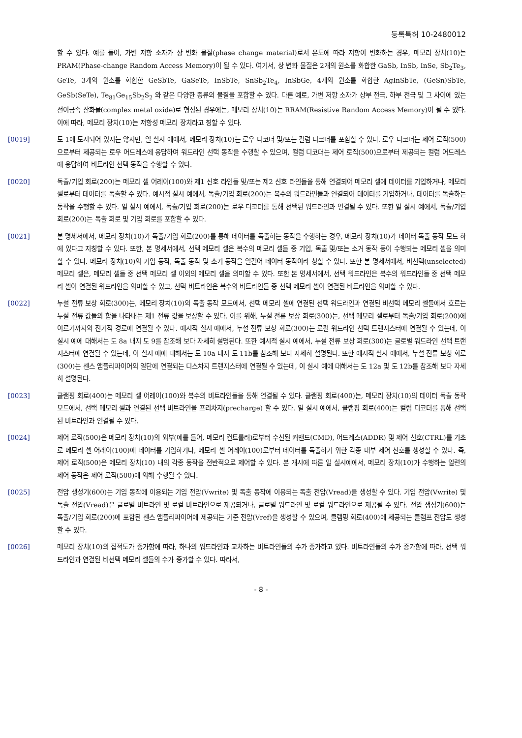등록특허 10-2480012
할 수 있다. 예를 들어, 가변 저항 소자가 상 변화 물질(phase change material)로서 온도에 따라 저항이 변화하는 경우, 메모리 장치(10)는 PRAM(Phase-change Random Access Memory)이 될 수 있다. 여기서, 상 변화 물질은 2개의 원소를 화합한 GaSb, InSb, InSe, Sb<sub>2</sub>Te<sub>3</sub>, GeTe, 3개의 원소를 화합한 GeSbTe, GaSeTe, InSbTe, SnSb<sub>2</sub>Te<sub>4</sub>, InSbGe, 4개의 원소를 화합한 AgInSbTe, (GeSn)SbTe, GeSb(SeTe), Te<sub>81</sub>Ge<sub>15</sub>Sb<sub>2</sub>S<sub>2</sub> 와 같은 다양한 종류의 물질을 포함할 수 있다. 다른 예로, 가변 저항 소자가 상부 전극, 하부 전극 및 그 사이에 있는 전이금속 산화물(complex metal oxide)로 형성된 경우에는, 메모리 장치(10)는 RRAM(Resistive Random Access Memory)이 될 수 있다. 이에 따라, 메모리 장치(10)는 저항성 메모리 장치라고 칭할 수 있다.
[0019] 도 1에 도시되어 있지는 않지만, 일 실시 예에서, 메모리 장치(10)는 로우 디코더 및/또는 컬럼 디코더를 포함할 수 있다. 로우 디코더는 제어 로직(500)으로부터 제공되는 로우 어드레스에 응답하여 워드라인 선택 동작을 수행할 수 있으며, 컬럼 디코더는 제어 로직(500)으로부터 제공되는 컬럼 어드레스에 응답하여 비트라인 선택 동작을 수행할 수 있다.
[0020] 독출/기입 회로(200)는 메모리 셀 어레이(100)와 제1 신호 라인들 및/또는 제2 신호 라인들을 통해 연결되어 메모리 셀에 데이터를 기입하거나, 메모리 셀로부터 데이터를 독출할 수 있다. 예시적 실시 예에서, 독출/기입 회로(200)는 복수의 워드라인들과 연결되어 데이터를 기입하거나, 데이터를 독출하는 동작을 수행할 수 있다. 일 실시 예에서, 독출/기입 회로(200)는 로우 디코더를 통해 선택된 워드라인과 연결될 수 있다. 또한 일 실시 예에서, 독출/기입 회로(200)는 독출 회로 및 기입 회로를 포함할 수 있다.
[0021] 본 명세서에서, 메모리 장치(10)가 독출/기입 회로(200)를 통해 데이터를 독출하는 동작을 수행하는 경우, 메모리 장치(10)가 데이터 독출 동작 모드 하에 있다고 지칭할 수 있다. 또한, 본 명세서에서, 선택 메모리 셀은 복수의 메모리 셀들 중 기입, 독출 및/또는 소거 동작 등이 수행되는 메모리 셀을 의미할 수 있다. 메모리 장치(10)의 기입 동작, 독출 동작 및 소거 동작을 일컬어 데이터 동작이라 칭할 수 있다. 또한 본 명세서에서, 비선택(unselected) 메모리 셀은, 메모리 셀들 중 선택 메모리 셀 이외의 메모리 셀을 의미할 수 있다. 또한 본 명세서에서, 선택 워드라인은 복수의 워드라인들 중 선택 메모리 셀이 연결된 워드라인을 의미할 수 있고, 선택 비트라인은 복수의 비트라인들 중 선택 메모리 셀이 연결된 비트라인을 의미할 수 있다.
[0022] 누설 전류 보상 회로(300)는, 메모리 장치(10)의 독출 동작 모드에서, 선택 메모리 셀에 연결된 선택 워드라인과 연결된 비선택 메모리 셀들에서 흐르는 누설 전류 값들의 합을 나타내는 제1 전류 값을 보상할 수 있다. 이를 위해, 누설 전류 보상 회로(300)는, 선택 메모리 셀로부터 독출/기입 회로(200)에 이르기까지의 전기적 경로에 연결될 수 있다. 예시적 실시 예에서, 누설 전류 보상 회로(300)는 로컬 워드라인 선택 트랜지스터에 연결될 수 있는데, 이 실시 예에 대해서는 도 8a 내지 도 9를 참조해 보다 자세히 설명된다. 또한 예시적 실시 예에서, 누설 전류 보상 회로(300)는 글로벌 워드라인 선택 트랜지스터에 연결될 수 있는데, 이 실시 예에 대해서는 도 10a 내지 도 11b를 참조해 보다 자세히 설명된다. 또한 예시적 실시 예에서, 누설 전류 보상 회로(300)는 센스 앰플리파이어의 일단에 연결되는 디스차지 트랜지스터에 연결될 수 있는데, 이 실시 예에 대해서는 도 12a 및 도 12b를 참조해 보다 자세히 설명된다.
[0023] 클램핑 회로(400)는 메모리 셀 어레이(100)와 복수의 비트라인들을 통해 연결될 수 있다. 클램핑 회로(400)는, 메모리 장치(10)의 데이터 독출 동작 모드에서, 선택 메모리 셀과 연결된 선택 비트라인을 프리차지(precharge) 할 수 있다. 일 실시 예에서, 클램핑 회로(400)는 컬럼 디코더를 통해 선택된 비트라인과 연결될 수 있다.
[0024] 제어 로직(500)은 메모리 장치(10)의 외부(예를 들어, 메모리 컨트롤러)로부터 수신된 커맨드(CMD), 어드레스(ADDR) 및 제어 신호(CTRL)를 기초로 메모리 셀 어레이(100)에 데이터를 기입하거나, 메모리 셀 어레이(100)로부터 데이터를 독출하기 위한 각종 내부 제어 신호를 생성할 수 있다. 즉, 제어 로직(500)은 메모리 장치(10) 내의 각종 동작을 전반적으로 제어할 수 있다. 본 개시에 따른 일 실시예에서, 메모리 장치(10)가 수행하는 일련의 제어 동작은 제어 로직(500)에 의해 수행될 수 있다.
[0025] 전압 생성기(600)는 기입 동작에 이용되는 기입 전압(Vwrite) 및 독출 동작에 이용되는 독출 전압(Vread)을 생성할 수 있다. 기입 전압(Vwrite) 및 독출 전압(Vread)은 글로벌 비트라인 및 로컬 비트라인으로 제공되거나, 글로벌 워드라인 및 로컬 워드라인으로 제공될 수 있다. 전압 생성기(600)는 독출/기입 회로(200)에 포함된 센스 앰플리파이어에 제공되는 기준 전압(Vref)을 생성할 수 있으며, 클램핑 회로(400)에 제공되는 클램프 전압도 생성할 수 있다.
[0026] 메모리 장치(10)의 집적도가 증가함에 따라, 하나의 워드라인과 교차하는 비트라인들의 수가 증가하고 있다. 비트라인들의 수가 증가함에 따라, 선택 워드라인과 연결된 비선택 메모리 셀들의 수가 증가할 수 있다. 따라서,
- 8 -